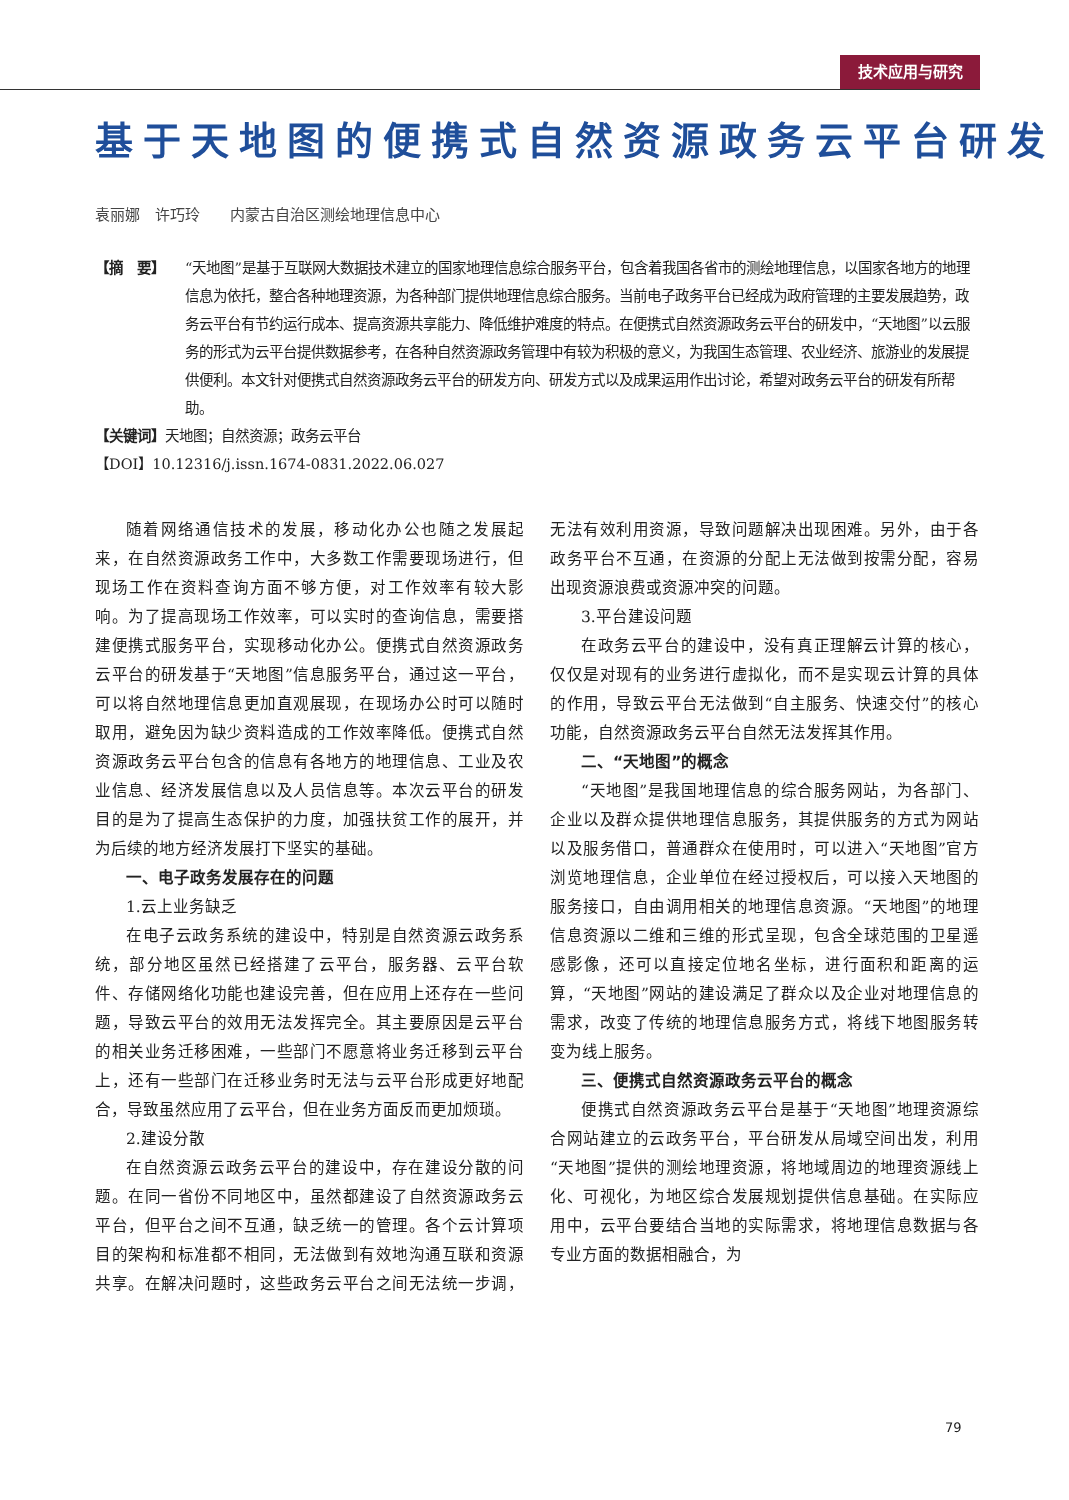技术应用与研究
基于天地图的便携式自然资源政务云平台研发
袁丽娜　许巧玲　　内蒙古自治区测绘地理信息中心
【摘　要】 “天地图”是基于互联网大数据技术建立的国家地理信息综合服务平台，包含着我国各省市的测绘地理信息，以国家各地方的地理信息为依托，整合各种地理资源，为各种部门提供地理信息综合服务。当前电子政务平台已经成为政府管理的主要发展趋势，政务云平台有节约运行成本、提高资源共享能力、降低维护难度的特点。在便携式自然资源政务云平台的研发中，“天地图”以云服务的形式为云平台提供数据参考，在各种自然资源政务管理中有较为积极的意义，为我国生态管理、农业经济、旅游业的发展提供便利。本文针对便携式自然资源政务云平台的研发方向、研发方式以及成果运用作出讨论，希望对政务云平台的研发有所帮助。
【关键词】天地图；自然资源；政务云平台
【DOI】10.12316/j.issn.1674-0831.2022.06.027
随着网络通信技术的发展，移动化办公也随之发展起来，在自然资源政务工作中，大多数工作需要现场进行，但现场工作在资料查询方面不够方便，对工作效率有较大影响。为了提高现场工作效率，可以实时的查询信息，需要搭建便携式服务平台，实现移动化办公。便携式自然资源政务云平台的研发基于“天地图”信息服务平台，通过这一平台，可以将自然地理信息更加直观展现，在现场办公时可以随时取用，避免因为缺少资料造成的工作效率降低。便携式自然资源政务云平台包含的信息有各地方的地理信息、工业及农业信息、经济发展信息以及人员信息等。本次云平台的研发目的是为了提高生态保护的力度，加强扶贫工作的展开，并为后续的地方经济发展打下坚实的基础。
一、电子政务发展存在的问题
1.云上业务缺乏
在电子云政务系统的建设中，特别是自然资源云政务系统，部分地区虽然已经搭建了云平台，服务器、云平台软件、存储网络化功能也建设完善，但在应用上还存在一些问题，导致云平台的效用无法发挥完全。其主要原因是云平台的相关业务迁移困难，一些部门不愿意将业务迁移到云平台上，还有一些部门在迁移业务时无法与云平台形成更好地配合，导致虽然应用了云平台，但在业务方面反而更加烦琐。
2.建设分散
在自然资源云政务云平台的建设中，存在建设分散的问题。在同一省份不同地区中，虽然都建设了自然资源政务云平台，但平台之间不互通，缺乏统一的管理。各个云计算项目的架构和标准都不相同，无法做到有效地沟通互联和资源共享。在解决问题时，这些政务云平台之间无法统一步调，无法有效利用资源，导致问题解决出现困难。另外，由于各政务平台不互通，在资源的分配上无法做到按需分配，容易出现资源浪费或资源冲突的问题。
3.平台建设问题
在政务云平台的建设中，没有真正理解云计算的核心，仅仅是对现有的业务进行虚拟化，而不是实现云计算的具体的作用，导致云平台无法做到“自主服务、快速交付”的核心功能，自然资源政务云平台自然无法发挥其作用。
二、“天地图”的概念
“天地图”是我国地理信息的综合服务网站，为各部门、企业以及群众提供地理信息服务，其提供服务的方式为网站以及服务借口，普通群众在使用时，可以进入“天地图”官方浏览地理信息，企业单位在经过授权后，可以接入天地图的服务接口，自由调用相关的地理信息资源。“天地图”的地理信息资源以二维和三维的形式呈现，包含全球范围的卫星遥感影像，还可以直接定位地名坐标，进行面积和距离的运算，“天地图”网站的建设满足了群众以及企业对地理信息的需求，改变了传统的地理信息服务方式，将线下地图服务转变为线上服务。
三、便携式自然资源政务云平台的概念
便携式自然资源政务云平台是基于“天地图”地理资源综合网站建立的云政务平台，平台研发从局域空间出发，利用“天地图”提供的测绘地理资源，将地域周边的地理资源线上化、可视化，为地区综合发展规划提供信息基础。在实际应用中，云平台要结合当地的实际需求，将地理信息数据与各专业方面的数据相融合，为
79